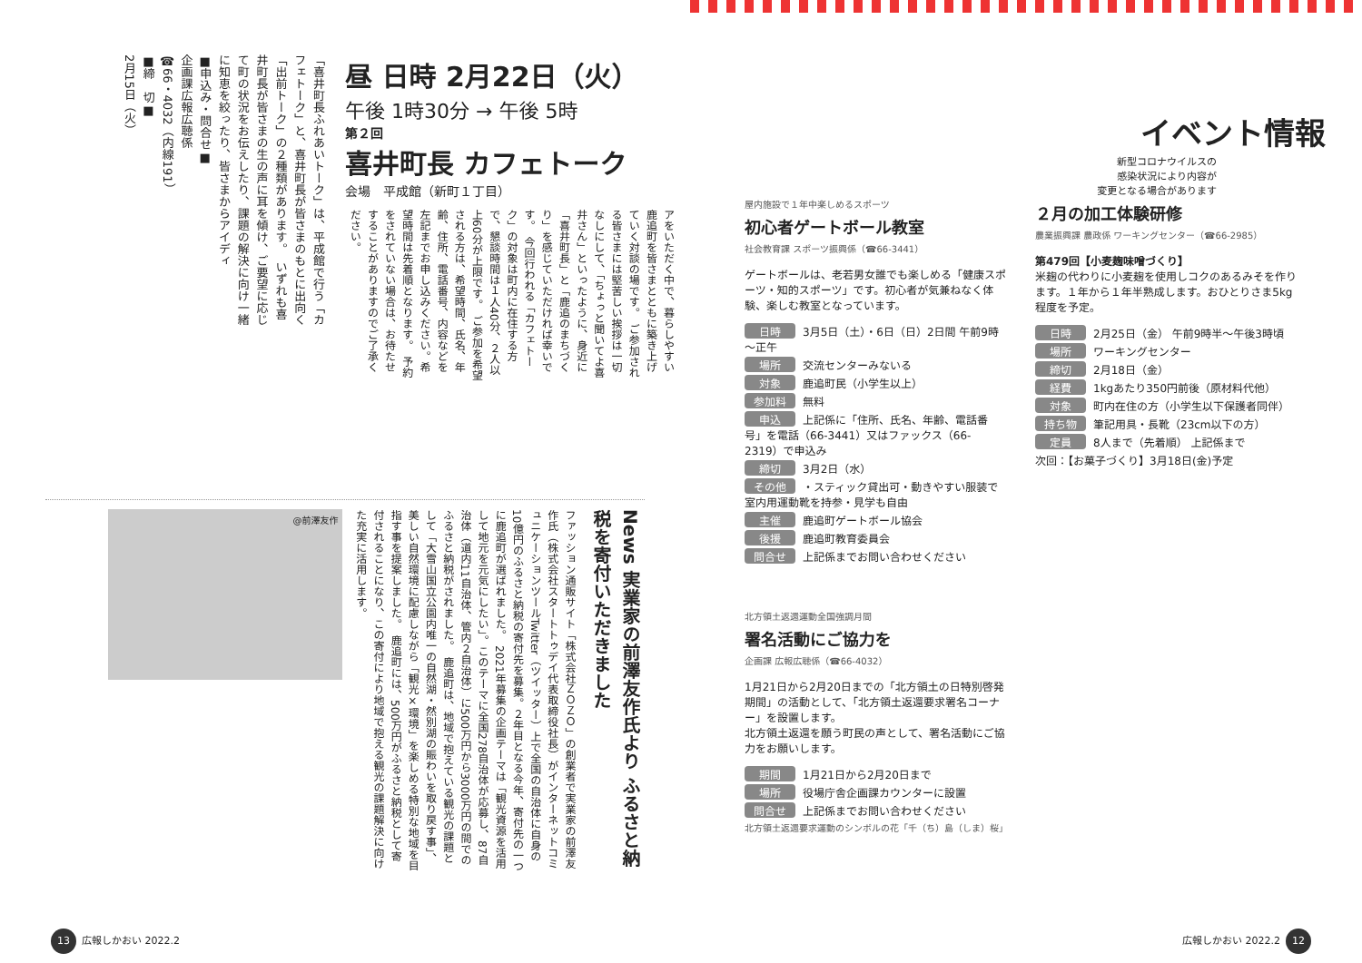昼 日時 2月22日（火）
午後 1時30分 → 午後 5時
第２回
喜井町長 カフェトーク
会場　平成館（新町１丁目）
アをいただく中で、暮らしやすい鹿追町を皆さまとともに築き上げていく対談の場です。　ご参加される皆さまには堅苦しい挨拶は一切なしにして、「ちょっと聞いてよ喜井さん」といったように、身近に「喜井町長」と「鹿追のまちづくり」を感じていただければ幸いです。　今回行われる「カフェトーク」の対象は町内に在住する方で、懇談時間は１人40分、２人以上60分が上限です。　ご参加を希望される方は、希望時間、氏名、年齢、住所、電話番号、内容などを左記までお申し込みください。希望時間は先着順となります。　予約をされていない場合は、お待たせすることがありますのでご了承ください。
「喜井町長ふれあいトーク」は、平成館で行う「カフェトーク」と、喜井町長が皆さまのもとに出向く「出前トーク」の２種類があります。　いずれも喜井町長が皆さまの生の声に耳を傾け、ご要望に応じて町の状況をお伝えしたり、課題の解決に向け一緒に知恵を絞ったり、皆さまからアイディ
■申込み・問合せ■
企画課広報広聴係
☎66・4032（内線191）
■締　切■
2月15日（火）
News 実業家の前澤友作氏より ふるさと納税を寄付いただきました
ファッション通販サイト「株式会社ＺＯＺＯ」の創業者で実業家の前澤友作氏（株式会社スタートトゥデイ代表取締役社長）がインターネットコミュニケーションツールTwitter（ツイッター）上で全国の自治体に自身の10億円のふるさと納税の寄付先を募集。２年目となる今年、寄付先の一つに鹿追町が選ばれました。　2021年募集の企画テーマは「観光資源を活用して地元を元気にしたい」。このテーマに全国278自治体が応募し、87自治体（道内11自治体、管内２自治体）に500万円から3000万円の間でのふるさと納税がされました。　鹿追町は、地域で抱えている観光の課題として「大雪山国立公園内唯一の自然湖・然別湖の賑わいを取り戻す事」、美しい自然環境に配慮しながら「観光×環境」を楽しめる特別な地域を目指す事を提案しました。　鹿追町には、500万円がふるさと納税として寄付されることになり、この寄付により地域で抱える観光の課題解決に向けた充実に活用します。
@前澤友作
イベント情報
新型コロナウイルスの
感染状況により内容が
変更となる場合があります
屋内施設で１年中楽しめるスポーツ
初心者ゲートボール教室
社会教育課 スポーツ振興係（☎66-3441）
ゲートボールは、老若男女誰でも楽しめる「健康スポーツ・知的スポーツ」です。初心者が気兼ねなく体験、楽しむ教室となっています。
日時 3月5日（土）・6日（日）2日間 午前9時～正午
場所 交流センターみないる
対象 鹿追町民（小学生以上）
参加料 無料
申込 上記係に「住所、氏名、年齢、電話番号」を電話（66-3441）又はファックス（66-2319）で申込み
締切 3月2日（水）
その他 ・スティック貸出可・動きやすい服装で室内用運動靴を持参・見学も自由
主催 鹿追町ゲートボール協会
後援 鹿追町教育委員会
問合せ 上記係までお問い合わせください
北方領土返還運動全国強調月間
署名活動にご協力を
企画課 広報広聴係（☎66-4032）
1月21日から2月20日までの「北方領土の日特別啓発期間」の活動として、「北方領土返還要求署名コーナー」を設置します。
北方領土返還を願う町民の声として、署名活動にご協力をお願いします。
期間 1月21日から2月20日まで
場所 役場庁舎企画課カウンターに設置
問合せ 上記係までお問い合わせください
北方領土返還要求運動のシンボルの花「千（ち）島（しま）桜」
２月の加工体験研修
農業振興課 農政係 ワーキングセンター（☎66-2985）
第479回【小麦麹味噌づくり】
米麹の代わりに小麦麹を使用しコクのあるみそを作ります。１年から１年半熟成します。おひとりさま5kg程度を予定。
日時 2月25日（金） 午前9時半～午後3時頃
場所 ワーキングセンター
締切 2月18日（金）
経費 1kgあたり350円前後（原材料代他）
対象 町内在住の方（小学生以下保護者同伴）
持ち物 筆記用具・長靴（23cm以下の方）
定員 8人まで（先着順） 上記係まで
次回：【お菓子づくり】3月18日(金)予定
13 広報しかおい 2022.2 広報しかおい 2022.2 12